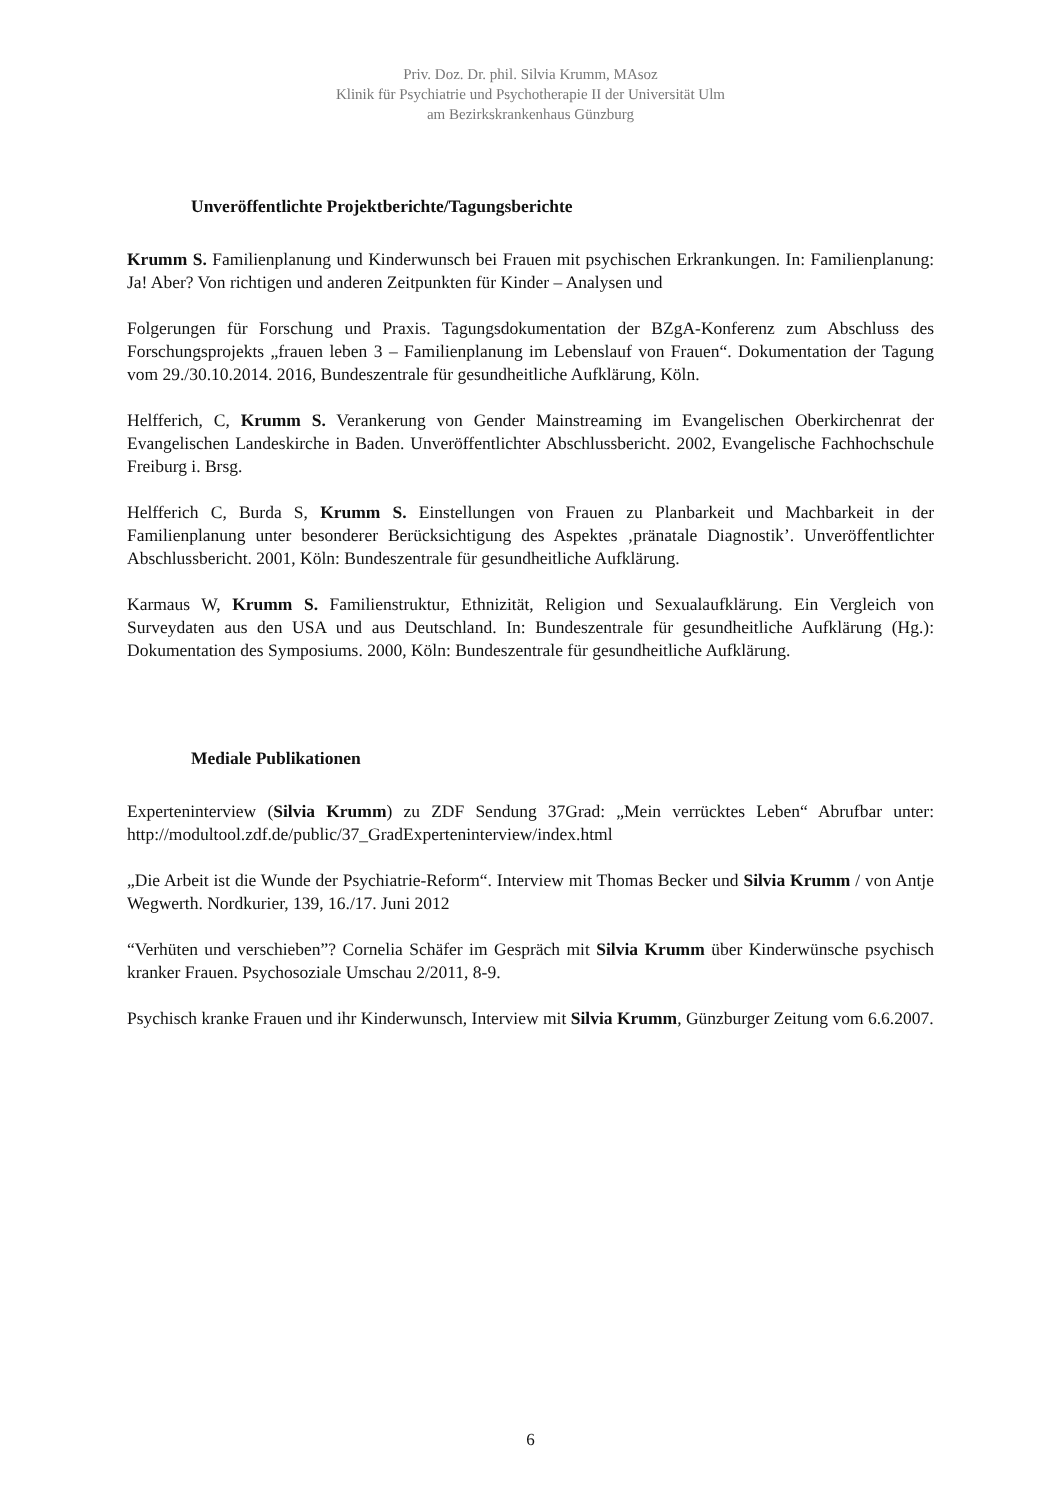Priv. Doz. Dr. phil. Silvia Krumm, MAsoz
Klinik für Psychiatrie und Psychotherapie II der Universität Ulm
am Bezirkskrankenhaus Günzburg
Unveröffentlichte Projektberichte/Tagungsberichte
Krumm S. Familienplanung und Kinderwunsch bei Frauen mit psychischen Erkrankungen. In: Familienplanung: Ja! Aber? Von richtigen und anderen Zeitpunkten für Kinder – Analysen und
Folgerungen für Forschung und Praxis. Tagungsdokumentation der BZgA-Konferenz zum Abschluss des Forschungsprojekts „frauen leben 3 – Familienplanung im Lebenslauf von Frauen“. Dokumentation der Tagung vom 29./30.10.2014. 2016, Bundeszentrale für gesundheitliche Aufklärung, Köln.
Helfferich, C, Krumm S. Verankerung von Gender Mainstreaming im Evangelischen Oberkirchenrat der Evangelischen Landeskirche in Baden. Unveröffentlichter Abschlussbericht. 2002, Evangelische Fachhochschule Freiburg i. Brsg.
Helfferich C, Burda S, Krumm S. Einstellungen von Frauen zu Planbarkeit und Machbarkeit in der Familienplanung unter besonderer Berücksichtigung des Aspektes ‚pränatale Diagnostik’. Unveröffentlichter Abschlussbericht. 2001, Köln: Bundeszentrale für gesundheitliche Aufklärung.
Karmaus W, Krumm S. Familienstruktur, Ethnizität, Religion und Sexualaufklärung. Ein Vergleich von Surveydaten aus den USA und aus Deutschland. In: Bundeszentrale für gesundheitliche Aufklärung (Hg.): Dokumentation des Symposiums. 2000, Köln: Bundeszentrale für gesundheitliche Aufklärung.
Mediale Publikationen
Experteninterview (Silvia Krumm) zu ZDF Sendung 37Grad: „Mein verrücktes Leben“ Abrufbar unter: http://modultool.zdf.de/public/37_GradExperteninterview/index.html
„Die Arbeit ist die Wunde der Psychiatrie-Reform“. Interview mit Thomas Becker und Silvia Krumm / von Antje Wegwerth. Nordkurier, 139, 16./17. Juni 2012
“Verhüten und verschieben”? Cornelia Schäfer im Gespräch mit Silvia Krumm über Kinderwünsche psychisch kranker Frauen. Psychosoziale Umschau 2/2011, 8-9.
Psychisch kranke Frauen und ihr Kinderwunsch, Interview mit Silvia Krumm, Günzburger Zeitung vom 6.6.2007.
6